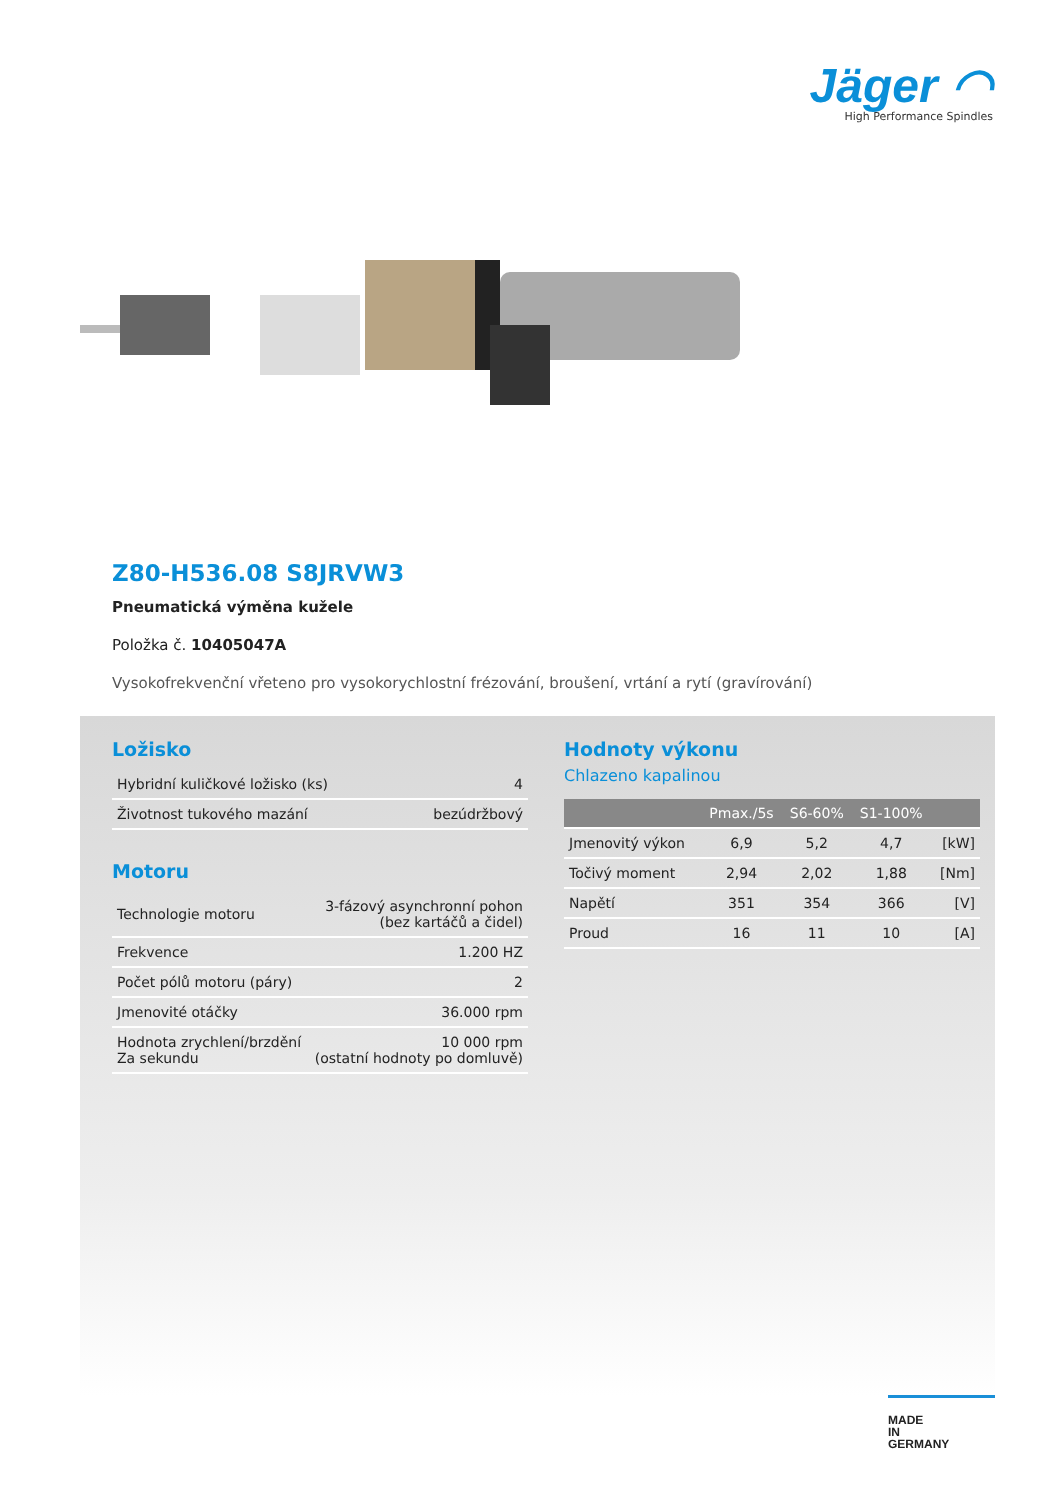Jäger ◠
High Performance Spindles
Z80-H536.08 S8JRVW3
Pneumatická výměna kužele
Položka č. 10405047A
Vysokofrekvenční vřeteno pro vysokorychlostní frézování, broušení, vrtání a rytí (gravírování)
Ložisko
| Hybridní kuličkové ložisko (ks) | 4 |
| Životnost tukového mazání | bezúdržbový |
Motoru
| Technologie motoru | 3-fázový asynchronní pohon (bez kartáčů a čidel) |
| Frekvence | 1.200 HZ |
| Počet pólů motoru (páry) | 2 |
| Jmenovité otáčky | 36.000 rpm |
| Hodnota zrychlení/brzdění Za sekundu | 10 000 rpm (ostatní hodnoty po domluvě) |
Hodnoty výkonu
Chlazeno kapalinou
| | Pmax./5s | S6-60% | S1-100% | |
| --- | --- | --- | --- | --- |
| Jmenovitý výkon | 6,9 | 5,2 | 4,7 | [kW] |
| Točivý moment | 2,94 | 2,02 | 1,88 | [Nm] |
| Napětí | 351 | 354 | 366 | [V] |
| Proud | 16 | 11 | 10 | [A] |
MADE
IN
GERMANY